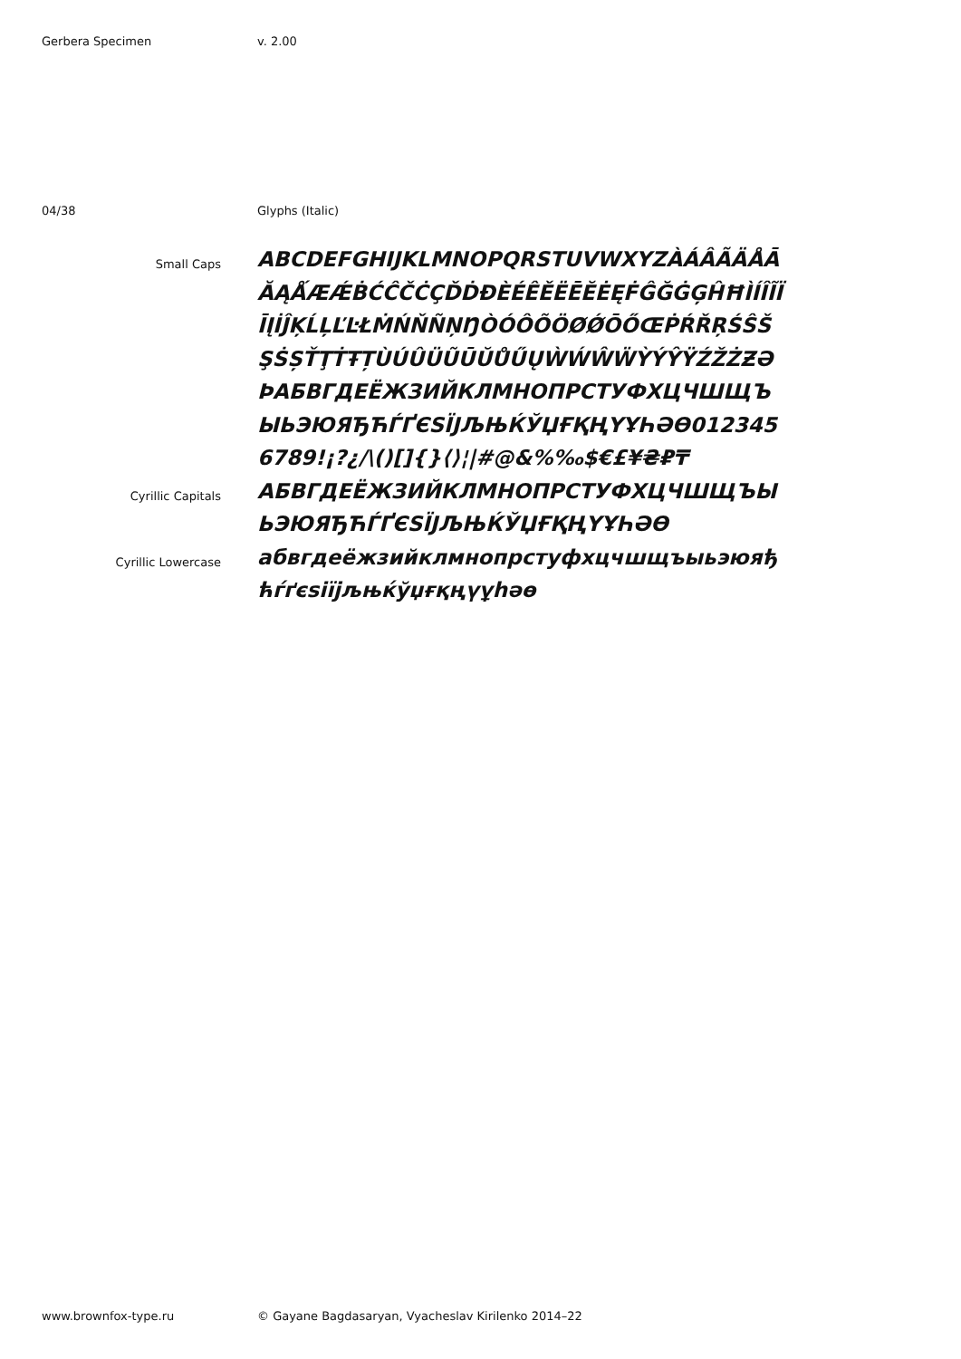Gerbera Specimen v. 2.00
04/38 Glyphs (Italic)
Small Caps
ABCDEFGHIJKLMNOPQRSTUVWXYZÀÁÂÃÄÅĀĂĄǺÆǼḂĆĈČĊÇĎḊĐÈÉÊĚËĒĔĖĘḞĜĞĠĢĤĦÌÍÎĨÏĪĮİĴĶĹĻĽĿŁṀŃŇÑŅŊÒÓÔÕÖØǾŌŐŒṖŔŘŖŚŜŠŞṠȘŤŢṪŦȚÙÚÛÜŨŪŬŮŰŲẀẂŴẄỲÝŶŸŹŽŻƵƏÞАБВГДЕЁЖЗИЙКЛМНОПРСТУФХЦЧШЩЪЫЬЭЮЯЂЋЃҐЄЅЇЈЉЊЌЎЏҒҚҢҮҰҺӘѲ0123456789!¡?¿/\()[]{}⟨⟩¦|#@&%‰$€£¥₴₽₸
Cyrillic Capitals
АБВГДЕЁЖЗИЙКЛМНОПРСТУФХЦЧШЩЪЫЬЭЮЯЂЋЃҐЄЅЇЈЉЊЌЎЏҒҚҢҮҰҺӘѲ
Cyrillic Lowercase
абвгдеёжзийклмнопрстуфхцчшщъыьэюяђћѓґєѕіїјљњќўџғқңүұһәѳ
www.brownfox-type.ru © Gayane Bagdasaryan, Vyacheslav Kirilenko 2014–22